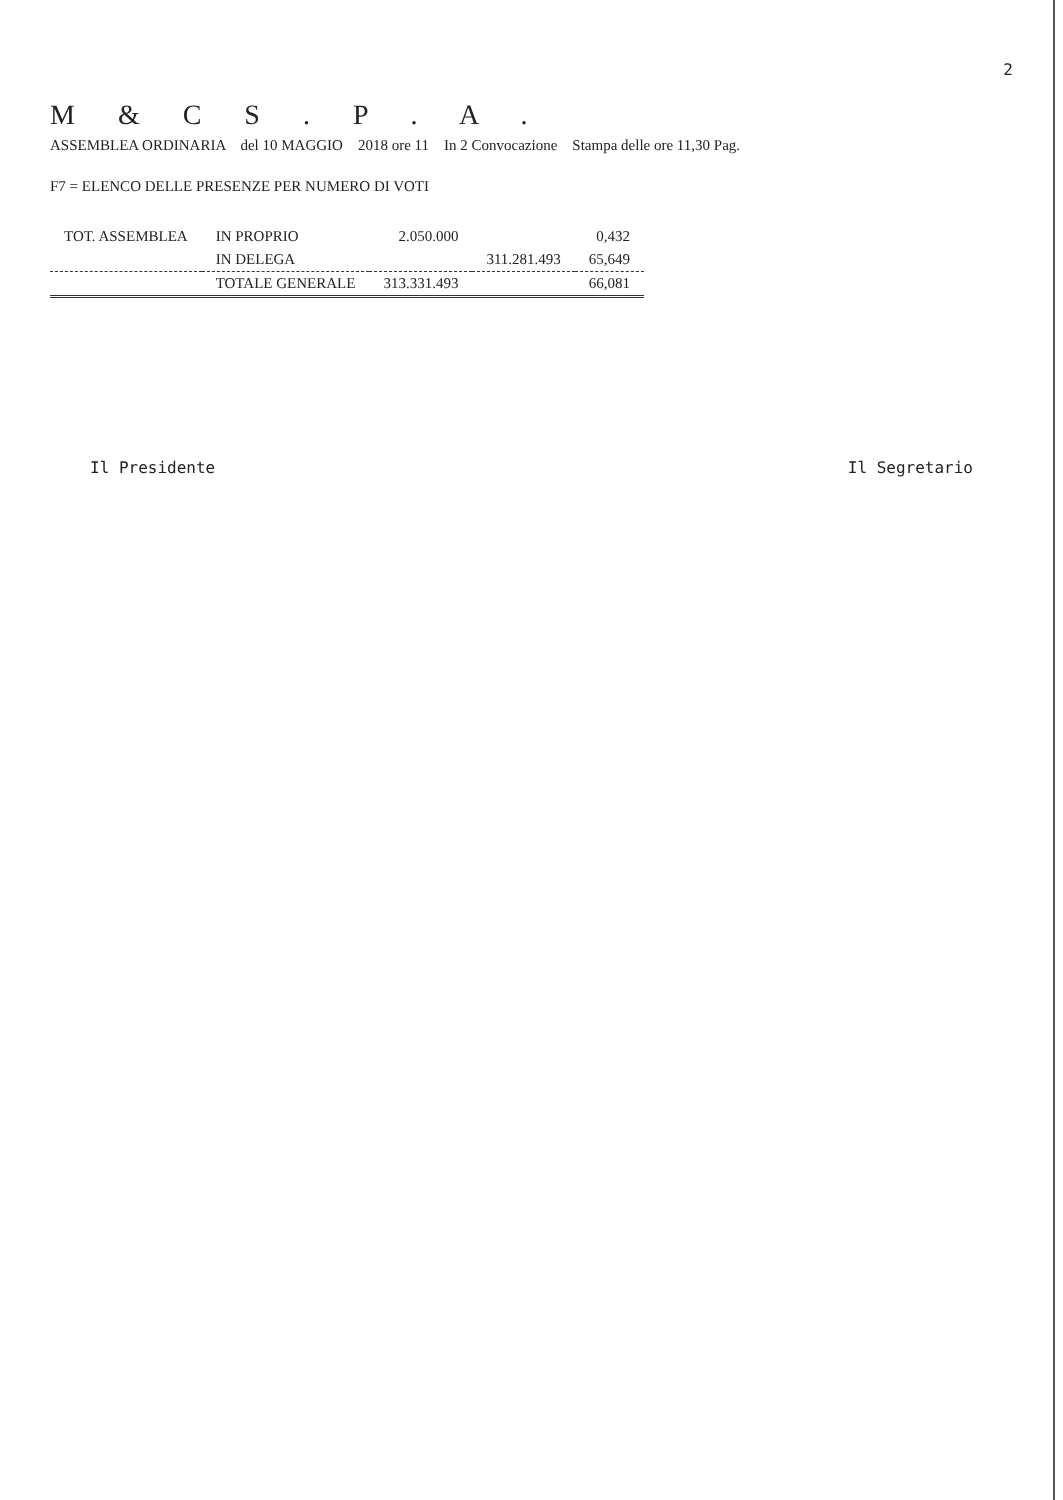2
M & C S . P . A .
ASSEMBLEA ORDINARIA del 10 MAGGIO 2018 ore 11 In 2 Convocazione Stampa delle ore 11,30 Pag.
F7 = ELENCO DELLE PRESENZE PER NUMERO DI VOTI
| TOT. ASSEMBLEA | IN PROPRIO | 2.050.000 | | 0,432 |
| | IN DELEGA | | 311.281.493 | 65,649 |
| | TOTALE GENERALE | 313.331.493 | | 66,081 |
Il Presidente Il Segretario